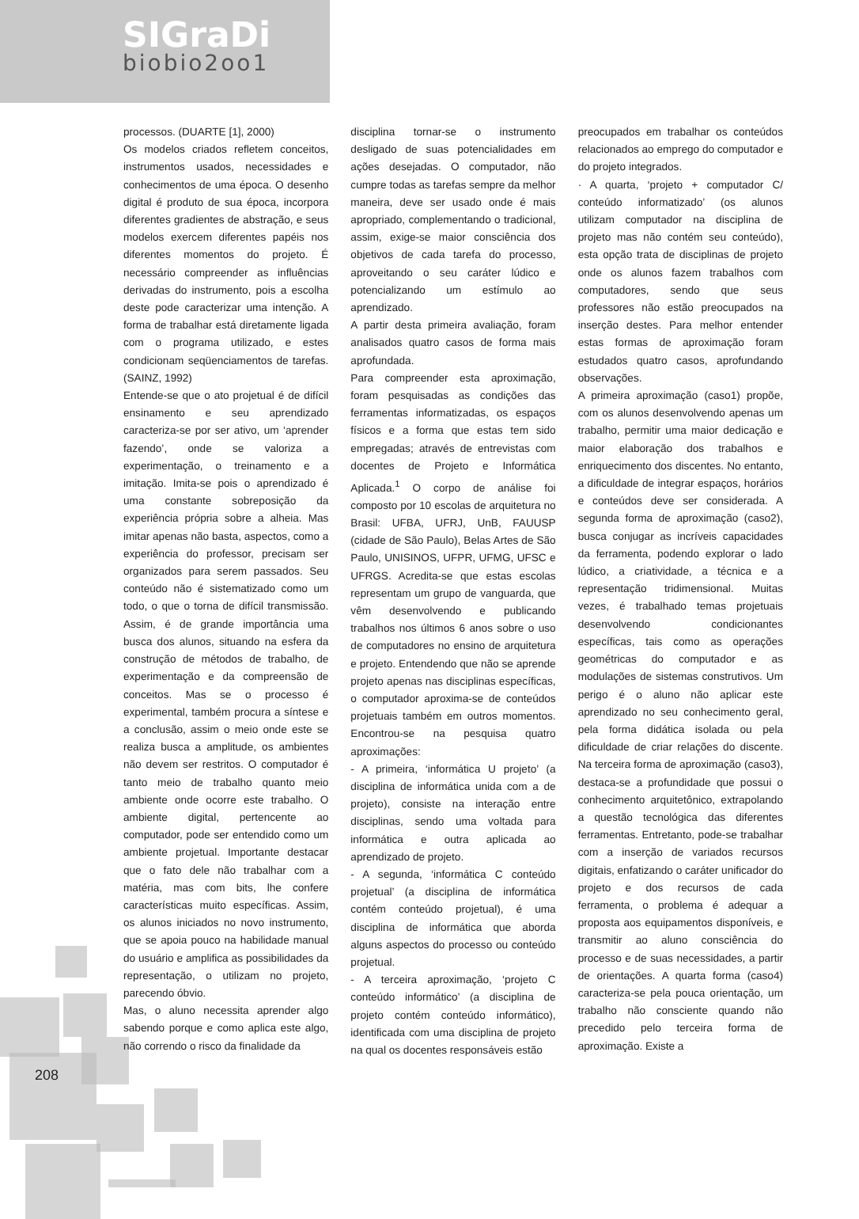SIGraDi
biobio2oo1
208
processos. (DUARTE [1], 2000)
Os modelos criados refletem conceitos, instrumentos usados, necessidades e conhecimentos de uma época. O desenho digital é produto de sua época, incorpora diferentes gradientes de abstração, e seus modelos exercem diferentes papéis nos diferentes momentos do projeto. É necessário compreender as influências derivadas do instrumento, pois a escolha deste pode caracterizar uma intenção. A forma de trabalhar está diretamente ligada com o programa utilizado, e estes condicionam seqüenciamentos de tarefas. (SAINZ, 1992)
Entende-se que o ato projetual é de difícil ensinamento e seu aprendizado caracteriza-se por ser ativo, um ‘aprender fazendo’, onde se valoriza a experimentação, o treinamento e a imitação. Imita-se pois o aprendizado é uma constante sobreposição da experiência própria sobre a alheia. Mas imitar apenas não basta, aspectos, como a experiência do professor, precisam ser organizados para serem passados. Seu conteúdo não é sistematizado como um todo, o que o torna de difícil transmissão. Assim, é de grande importância uma busca dos alunos, situando na esfera da construção de métodos de trabalho, de experimentação e da compreensão de conceitos. Mas se o processo é experimental, também procura a síntese e a conclusão, assim o meio onde este se realiza busca a amplitude, os ambientes não devem ser restritos. O computador é tanto meio de trabalho quanto meio ambiente onde ocorre este trabalho. O ambiente digital, pertencente ao computador, pode ser entendido como um ambiente projetual. Importante destacar que o fato dele não trabalhar com a matéria, mas com bits, lhe confere características muito específicas. Assim, os alunos iniciados no novo instrumento, que se apoia pouco na habilidade manual do usuário e amplifica as possibilidades da representação, o utilizam no projeto, parecendo óbvio.
Mas, o aluno necessita aprender algo sabendo porque e como aplica este algo, não correndo o risco da finalidade da
disciplina tornar-se o instrumento desligado de suas potencialidades em ações desejadas. O computador, não cumpre todas as tarefas sempre da melhor maneira, deve ser usado onde é mais apropriado, complementando o tradicional, assim, exige-se maior consciência dos objetivos de cada tarefa do processo, aproveitando o seu caráter lúdico e potencializando um estímulo ao aprendizado.
A partir desta primeira avaliação, foram analisados quatro casos de forma mais aprofundada.
Para compreender esta aproximação, foram pesquisadas as condições das ferramentas informatizadas, os espaços físicos e a forma que estas tem sido empregadas; através de entrevistas com docentes de Projeto e Informática Aplicada.<sup>1</sup> O corpo de análise foi composto por 10 escolas de arquitetura no Brasil: UFBA, UFRJ, UnB, FAUUSP (cidade de São Paulo), Belas Artes de São Paulo, UNISINOS, UFPR, UFMG, UFSC e UFRGS. Acredita-se que estas escolas representam um grupo de vanguarda, que vêm desenvolvendo e publicando trabalhos nos últimos 6 anos sobre o uso de computadores no ensino de arquitetura e projeto. Entendendo que não se aprende projeto apenas nas disciplinas específicas, o computador aproxima-se de conteúdos projetuais também em outros momentos. Encontrou-se na pesquisa quatro aproximações:
- A primeira, ‘informática U projeto’ (a disciplina de informática unida com a de projeto), consiste na interação entre disciplinas, sendo uma voltada para informática e outra aplicada ao aprendizado de projeto.
- A segunda, ‘informática C conteúdo projetual’ (a disciplina de informática contém conteúdo projetual), é uma disciplina de informática que aborda alguns aspectos do processo ou conteúdo projetual.
- A terceira aproximação, ‘projeto C conteúdo informático’ (a disciplina de projeto contém conteúdo informático), identificada com uma disciplina de projeto na qual os docentes responsáveis estão
preocupados em trabalhar os conteúdos relacionados ao emprego do computador e do projeto integrados.
· A quarta, ‘projeto + computador C/ conteúdo informatizado’ (os alunos utilizam computador na disciplina de projeto mas não contém seu conteúdo), esta opção trata de disciplinas de projeto onde os alunos fazem trabalhos com computadores, sendo que seus professores não estão preocupados na inserção destes. Para melhor entender estas formas de aproximação foram estudados quatro casos, aprofundando observações.
A primeira aproximação (caso1) propõe, com os alunos desenvolvendo apenas um trabalho, permitir uma maior dedicação e maior elaboração dos trabalhos e enriquecimento dos discentes. No entanto, a dificuldade de integrar espaços, horários e conteúdos deve ser considerada. A segunda forma de aproximação (caso2), busca conjugar as incríveis capacidades da ferramenta, podendo explorar o lado lúdico, a criatividade, a técnica e a representação tridimensional. Muitas vezes, é trabalhado temas projetuais desenvolvendo condicionantes específicas, tais como as operações geométricas do computador e as modulações de sistemas construtivos. Um perigo é o aluno não aplicar este aprendizado no seu conhecimento geral, pela forma didática isolada ou pela dificuldade de criar relações do discente. Na terceira forma de aproximação (caso3), destaca-se a profundidade que possui o conhecimento arquitetônico, extrapolando a questão tecnológica das diferentes ferramentas. Entretanto, pode-se trabalhar com a inserção de variados recursos digitais, enfatizando o caráter unificador do projeto e dos recursos de cada ferramenta, o problema é adequar a proposta aos equipamentos disponíveis, e transmitir ao aluno consciência do processo e de suas necessidades, a partir de orientações. A quarta forma (caso4) caracteriza-se pela pouca orientação, um trabalho não consciente quando não precedido pelo terceira forma de aproximação. Existe a